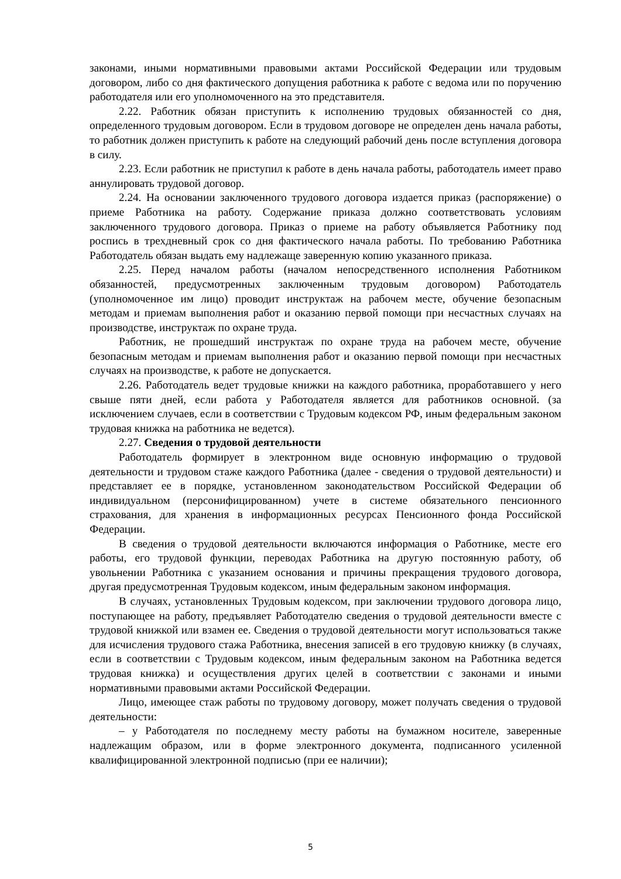законами, иными нормативными правовыми актами Российской Федерации или трудовым договором, либо со дня фактического допущения работника к работе с ведома или по поручению работодателя или его уполномоченного на это представителя.
2.22. Работник обязан приступить к исполнению трудовых обязанностей со дня, определенного трудовым договором. Если в трудовом договоре не определен день начала работы, то работник должен приступить к работе на следующий рабочий день после вступления договора в силу.
2.23. Если работник не приступил к работе в день начала работы, работодатель имеет право аннулировать трудовой договор.
2.24. На основании заключенного трудового договора издается приказ (распоряжение) о приеме Работника на работу. Содержание приказа должно соответствовать условиям заключенного трудового договора. Приказ о приеме на работу объявляется Работнику под роспись в трехдневный срок со дня фактического начала работы. По требованию Работника Работодатель обязан выдать ему надлежаще заверенную копию указанного приказа.
2.25. Перед началом работы (началом непосредственного исполнения Работником обязанностей, предусмотренных заключенным трудовым договором) Работодатель (уполномоченное им лицо) проводит инструктаж на рабочем месте, обучение безопасным методам и приемам выполнения работ и оказанию первой помощи при несчастных случаях на производстве, инструктаж по охране труда.
Работник, не прошедший инструктаж по охране труда на рабочем месте, обучение безопасным методам и приемам выполнения работ и оказанию первой помощи при несчастных случаях на производстве, к работе не допускается.
2.26. Работодатель ведет трудовые книжки на каждого работника, проработавшего у него свыше пяти дней, если работа у Работодателя является для работников основной. (за исключением случаев, если в соответствии с Трудовым кодексом РФ, иным федеральным законом трудовая книжка на работника не ведется).
2.27. Сведения о трудовой деятельности
Работодатель формирует в электронном виде основную информацию о трудовой деятельности и трудовом стаже каждого Работника (далее - сведения о трудовой деятельности) и представляет ее в порядке, установленном законодательством Российской Федерации об индивидуальном (персонифицированном) учете в системе обязательного пенсионного страхования, для хранения в информационных ресурсах Пенсионного фонда Российской Федерации.
В сведения о трудовой деятельности включаются информация о Работнике, месте его работы, его трудовой функции, переводах Работника на другую постоянную работу, об увольнении Работника с указанием основания и причины прекращения трудового договора, другая предусмотренная Трудовым кодексом, иным федеральным законом информация.
В случаях, установленных Трудовым кодексом, при заключении трудового договора лицо, поступающее на работу, предъявляет Работодателю сведения о трудовой деятельности вместе с трудовой книжкой или взамен ее. Сведения о трудовой деятельности могут использоваться также для исчисления трудового стажа Работника, внесения записей в его трудовую книжку (в случаях, если в соответствии с Трудовым кодексом, иным федеральным законом на Работника ведется трудовая книжка) и осуществления других целей в соответствии с законами и иными нормативными правовыми актами Российской Федерации.
Лицо, имеющее стаж работы по трудовому договору, может получать сведения о трудовой деятельности:
– у Работодателя по последнему месту работы на бумажном носителе, заверенные надлежащим образом, или в форме электронного документа, подписанного усиленной квалифицированной электронной подписью (при ее наличии);
5